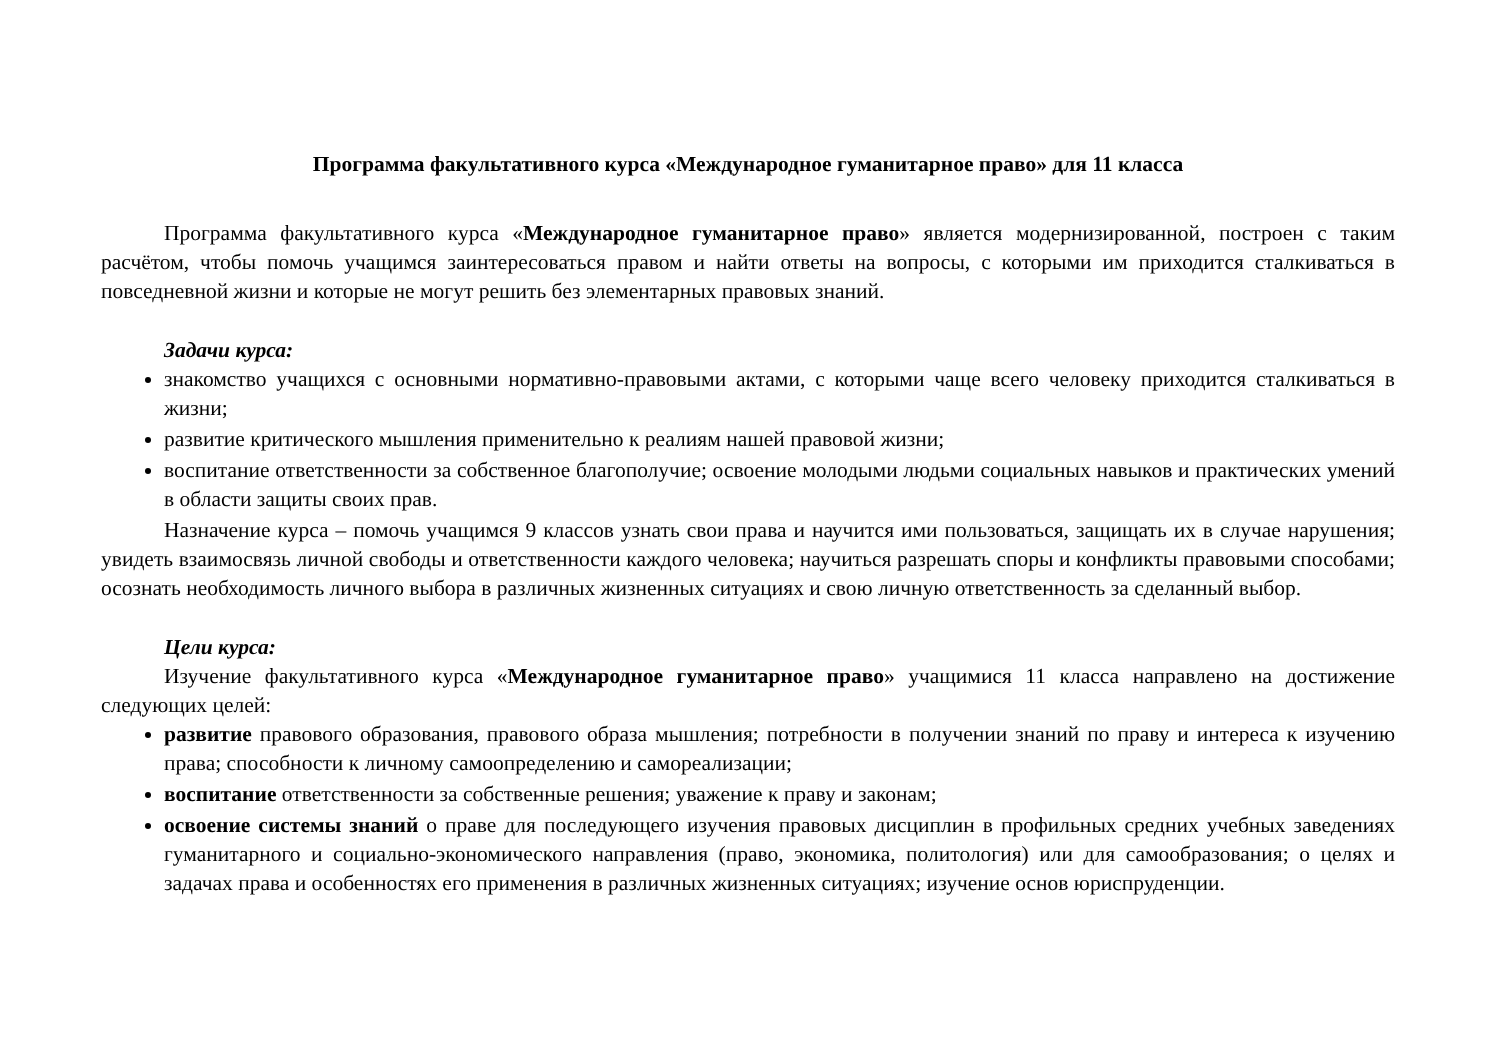Программа факультативного курса «Международное гуманитарное право» для 11 класса
Программа факультативного курса «Международное гуманитарное право» является модернизированной, построен с таким расчётом, чтобы помочь учащимся заинтересоваться правом и найти ответы на вопросы, с которыми им приходится сталкиваться в повседневной жизни и которые не могут решить без элементарных правовых знаний.
Задачи курса:
знакомство учащихся с основными нормативно-правовыми актами, с которыми чаще всего человеку приходится сталкиваться в жизни;
развитие критического мышления применительно к реалиям нашей правовой жизни;
воспитание ответственности за собственное благополучие; освоение молодыми людьми социальных навыков и практических умений в области защиты своих прав.
Назначение курса – помочь учащимся 9 классов узнать свои права и научится ими пользоваться, защищать их в случае нарушения; увидеть взаимосвязь личной свободы и ответственности каждого человека; научиться разрешать споры и конфликты правовыми способами; осознать необходимость личного выбора в различных жизненных ситуациях и свою личную ответственность за сделанный выбор.
Цели курса:
Изучение факультативного курса «Международное гуманитарное право» учащимися 11 класса направлено на достижение следующих целей:
развитие правового образования, правового образа мышления; потребности в получении знаний по праву и интереса к изучению права; способности к личному самоопределению и самореализации;
воспитание ответственности за собственные решения; уважение к праву и законам;
освоение системы знаний о праве для последующего изучения правовых дисциплин в профильных средних учебных заведениях гуманитарного и социально-экономического направления (право, экономика, политология) или для самообразования; о целях и задачах права и особенностях его применения в различных жизненных ситуациях; изучение основ юриспруденции.